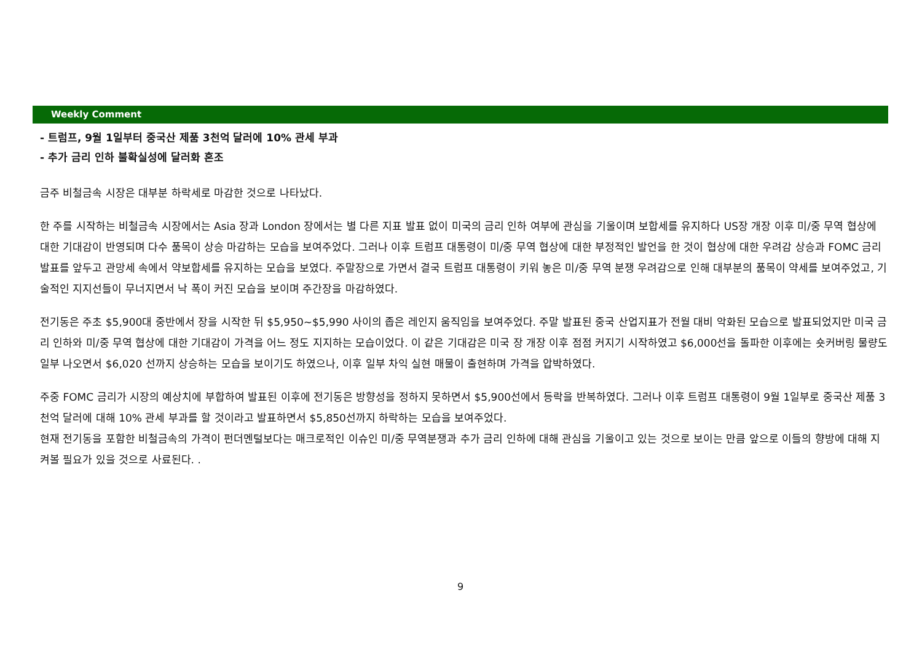Weekly Comment
- 트럼프, 9월 1일부터 중국산 제품 3천억 달러에 10% 관세 부과
- 추가 금리 인하 불확실성에 달러화 혼조
금주 비철금속 시장은 대부분 하락세로 마감한 것으로 나타났다.
한 주를 시작하는 비철금속 시장에서는 Asia 장과 London 장에서는 별 다른 지표 발표 없이 미국의 금리 인하 여부에 관심을 기울이며 보합세를 유지하다 US장 개장 이후 미/중 무역 협상에 대한 기대감이 반영되며 다수 품목이 상승 마감하는 모습을 보여주었다. 그러나 이후 트럼프 대통령이 미/중 무역 협상에 대한 부정적인 발언을 한 것이 협상에 대한 우려감 상승과 FOMC 금리 발표를 앞두고 관망세 속에서 약보합세를 유지하는 모습을 보였다. 주말장으로 가면서 결국 트럼프 대통령이 키워 놓은 미/중 무역 분쟁 우려감으로 인해 대부분의 품목이 약세를 보여주었고, 기술적인 지지선들이 무너지면서 낙 폭이 커진 모습을 보이며 주간장을 마감하였다.
전기동은 주초 $5,900대 중반에서 장을 시작한 뒤 $5,950~$5,990 사이의 좁은 레인지 움직임을 보여주었다. 주말 발표된 중국 산업지표가 전월 대비 악화된 모습으로 발표되었지만 미국 금리 인하와 미/중 무역 협상에 대한 기대감이 가격을 어느 정도 지지하는 모습이었다. 이 같은 기대감은 미국 장 개장 이후 점점 커지기 시작하였고 $6,000선을 돌파한 이후에는 숏커버링 물량도 일부 나오면서 $6,020 선까지 상승하는 모습을 보이기도 하였으나, 이후 일부 차익 실현 매물이 출현하며 가격을 압박하였다.
주중 FOMC 금리가 시장의 예상치에 부합하여 발표된 이후에 전기동은 방향성을 정하지 못하면서 $5,900선에서 등락을 반복하였다. 그러나 이후 트럼프 대통령이 9월 1일부로 중국산 제품 3천억 달러에 대해 10% 관세 부과를 할 것이라고 발표하면서 $5,850선까지 하락하는 모습을 보여주었다.
현재 전기동을 포함한 비철금속의 가격이 펀더멘털보다는 매크로적인 이슈인 미/중 무역분쟁과 추가 금리 인하에 대해 관심을 기울이고 있는 것으로 보이는 만큼 앞으로 이들의 향방에 대해 지켜볼 필요가 있을 것으로 사료된다. .
9